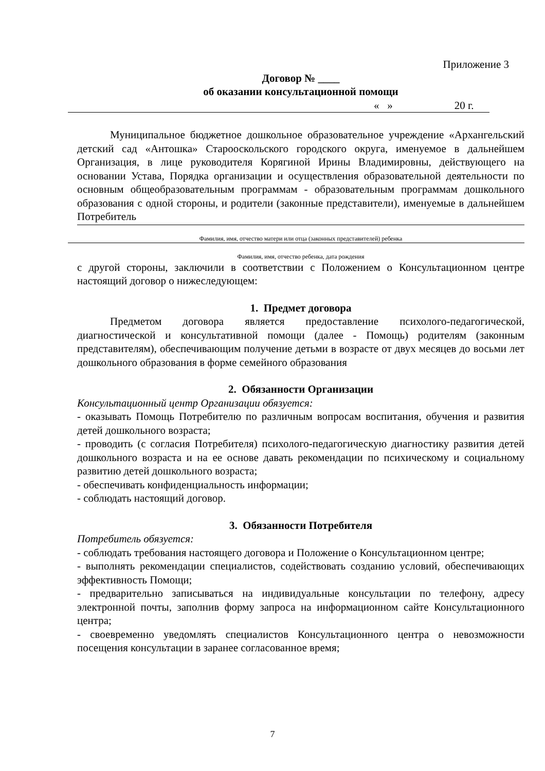Приложение 3
Договор № ____
об оказании консультационной помощи
« » 20 г.
Муниципальное бюджетное дошкольное образовательное учреждение «Архангельский детский сад «Антошка» Старооскольского городского округа, именуемое в дальнейшем Организация, в лице руководителя Корягиной Ирины Владимировны, действующего на основании Устава, Порядка организации и осуществления образовательной деятельности по основным общеобразовательным программам - образовательным программам дошкольного образования с одной стороны, и родители (законные представители), именуемые в дальнейшем Потребитель
Фамилия, имя, отчество матери или отца (законных представителей) ребенка
Фамилия, имя, отчество ребенка, дата рождения
с другой стороны, заключили в соответствии с Положением о Консультационном центре настоящий договор о нижеследующем:
1. Предмет договора
Предметом договора является предоставление психолого-педагогической, диагностической и консультативной помощи (далее - Помощь) родителям (законным представителям), обеспечивающим получение детьми в возрасте от двух месяцев до восьми лет дошкольного образования в форме семейного образования
2. Обязанности Организации
Консультационный центр Организации обязуется:
- оказывать Помощь Потребителю по различным вопросам воспитания, обучения и развития детей дошкольного возраста;
- проводить (с согласия Потребителя) психолого-педагогическую диагностику развития детей дошкольного возраста и на ее основе давать рекомендации по психическому и социальному развитию детей дошкольного возраста;
- обеспечивать конфиденциальность информации;
- соблюдать настоящий договор.
3. Обязанности Потребителя
Потребитель обязуется:
- соблюдать требования настоящего договора и Положение о Консультационном центре;
- выполнять рекомендации специалистов, содействовать созданию условий, обеспечивающих эффективность Помощи;
- предварительно записываться на индивидуальные консультации по телефону, адресу электронной почты, заполнив форму запроса на информационном сайте Консультационного центра;
- своевременно уведомлять специалистов Консультационного центра о невозможности посещения консультации в заранее согласованное время;
7